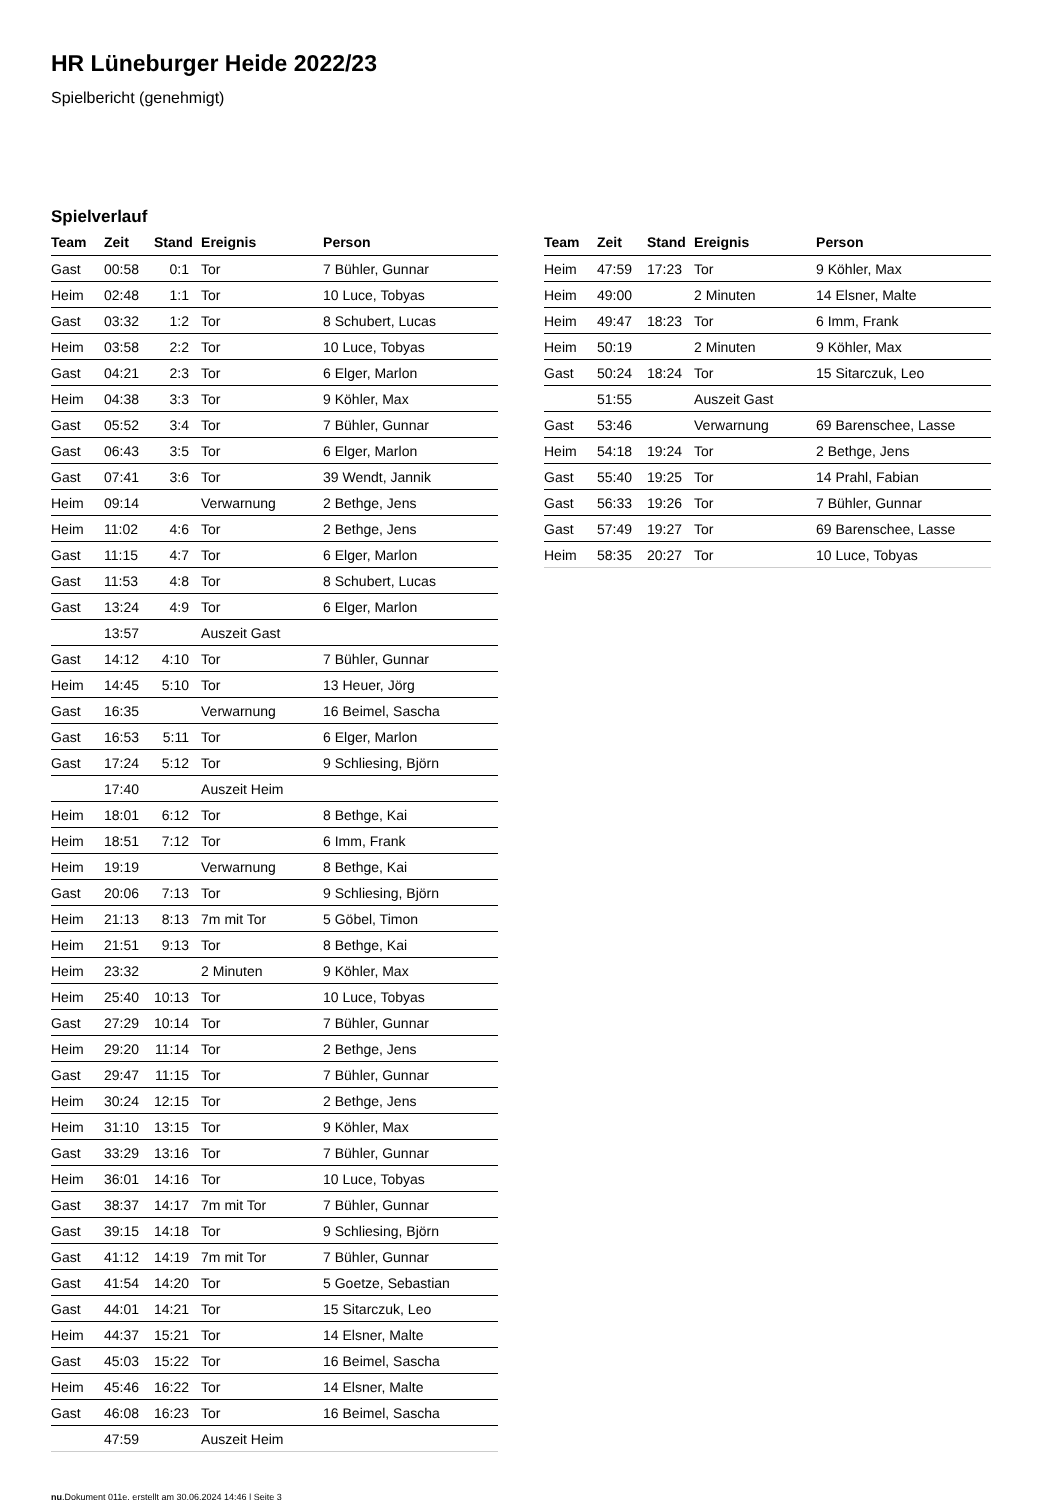HR Lüneburger Heide 2022/23
Spielbericht (genehmigt)
Spielverlauf
| Team | Zeit | Stand | Ereignis | Person |
| --- | --- | --- | --- | --- |
| Gast | 00:58 | 0:1 | Tor | 7 Bühler, Gunnar |
| Heim | 02:48 | 1:1 | Tor | 10 Luce, Tobyas |
| Gast | 03:32 | 1:2 | Tor | 8 Schubert, Lucas |
| Heim | 03:58 | 2:2 | Tor | 10 Luce, Tobyas |
| Gast | 04:21 | 2:3 | Tor | 6 Elger, Marlon |
| Heim | 04:38 | 3:3 | Tor | 9 Köhler, Max |
| Gast | 05:52 | 3:4 | Tor | 7 Bühler, Gunnar |
| Gast | 06:43 | 3:5 | Tor | 6 Elger, Marlon |
| Gast | 07:41 | 3:6 | Tor | 39 Wendt, Jannik |
| Heim | 09:14 | | Verwarnung | 2 Bethge, Jens |
| Heim | 11:02 | 4:6 | Tor | 2 Bethge, Jens |
| Gast | 11:15 | 4:7 | Tor | 6 Elger, Marlon |
| Gast | 11:53 | 4:8 | Tor | 8 Schubert, Lucas |
| Gast | 13:24 | 4:9 | Tor | 6 Elger, Marlon |
| | 13:57 | | Auszeit Gast | |
| Gast | 14:12 | 4:10 | Tor | 7 Bühler, Gunnar |
| Heim | 14:45 | 5:10 | Tor | 13 Heuer, Jörg |
| Gast | 16:35 | | Verwarnung | 16 Beimel, Sascha |
| Gast | 16:53 | 5:11 | Tor | 6 Elger, Marlon |
| Gast | 17:24 | 5:12 | Tor | 9 Schliesing, Björn |
| | 17:40 | | Auszeit Heim | |
| Heim | 18:01 | 6:12 | Tor | 8 Bethge, Kai |
| Heim | 18:51 | 7:12 | Tor | 6 Imm, Frank |
| Heim | 19:19 | | Verwarnung | 8 Bethge, Kai |
| Gast | 20:06 | 7:13 | Tor | 9 Schliesing, Björn |
| Heim | 21:13 | 8:13 | 7m mit Tor | 5 Göbel, Timon |
| Heim | 21:51 | 9:13 | Tor | 8 Bethge, Kai |
| Heim | 23:32 | | 2 Minuten | 9 Köhler, Max |
| Heim | 25:40 | 10:13 | Tor | 10 Luce, Tobyas |
| Gast | 27:29 | 10:14 | Tor | 7 Bühler, Gunnar |
| Heim | 29:20 | 11:14 | Tor | 2 Bethge, Jens |
| Gast | 29:47 | 11:15 | Tor | 7 Bühler, Gunnar |
| Heim | 30:24 | 12:15 | Tor | 2 Bethge, Jens |
| Heim | 31:10 | 13:15 | Tor | 9 Köhler, Max |
| Gast | 33:29 | 13:16 | Tor | 7 Bühler, Gunnar |
| Heim | 36:01 | 14:16 | Tor | 10 Luce, Tobyas |
| Gast | 38:37 | 14:17 | 7m mit Tor | 7 Bühler, Gunnar |
| Gast | 39:15 | 14:18 | Tor | 9 Schliesing, Björn |
| Gast | 41:12 | 14:19 | 7m mit Tor | 7 Bühler, Gunnar |
| Gast | 41:54 | 14:20 | Tor | 5 Goetze, Sebastian |
| Gast | 44:01 | 14:21 | Tor | 15 Sitarczuk, Leo |
| Heim | 44:37 | 15:21 | Tor | 14 Elsner, Malte |
| Gast | 45:03 | 15:22 | Tor | 16 Beimel, Sascha |
| Heim | 45:46 | 16:22 | Tor | 14 Elsner, Malte |
| Gast | 46:08 | 16:23 | Tor | 16 Beimel, Sascha |
| | 47:59 | | Auszeit Heim | |
| Team | Zeit | Stand | Ereignis | Person |
| --- | --- | --- | --- | --- |
| Heim | 47:59 | 17:23 | Tor | 9 Köhler, Max |
| Heim | 49:00 | | 2 Minuten | 14 Elsner, Malte |
| Heim | 49:47 | 18:23 | Tor | 6 Imm, Frank |
| Heim | 50:19 | | 2 Minuten | 9 Köhler, Max |
| Gast | 50:24 | 18:24 | Tor | 15 Sitarczuk, Leo |
| | 51:55 | | Auszeit Gast | |
| Gast | 53:46 | | Verwarnung | 69 Barenschee, Lasse |
| Heim | 54:18 | 19:24 | Tor | 2 Bethge, Jens |
| Gast | 55:40 | 19:25 | Tor | 14 Prahl, Fabian |
| Gast | 56:33 | 19:26 | Tor | 7 Bühler, Gunnar |
| Gast | 57:49 | 19:27 | Tor | 69 Barenschee, Lasse |
| Heim | 58:35 | 20:27 | Tor | 10 Luce, Tobyas |
nu.Dokument 011e, erstellt am 30.06.2024 14:46 | Seite 3